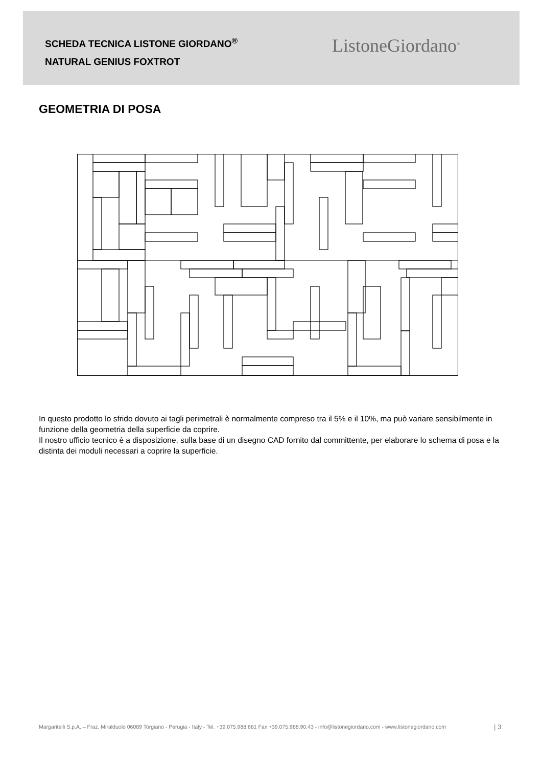SCHEDA TECNICA LISTONE GIORDANO<sup>®</sup>
NATURAL GENIUS FOXTROT
ListoneGiordano<sup>®</sup>
GEOMETRIA DI POSA
In questo prodotto lo sfrido dovuto ai tagli perimetrali è normalmente compreso tra il 5% e il 10%, ma può variare sensibilmente in funzione della geometria della superficie da coprire.
Il nostro ufficio tecnico è a disposizione, sulla base di un disegno CAD fornito dal committente, per elaborare lo schema di posa e la distinta dei moduli necessari a coprire la superficie.
Margaritelli S.p.A. – Fraz. Miralduolo 06089 Torgiano - Perugia - Italy - Tel. +39.075.988.681 Fax +39.075.988.90.43 - info@listonegiordano.com - www.listonegiordano.com
| 3